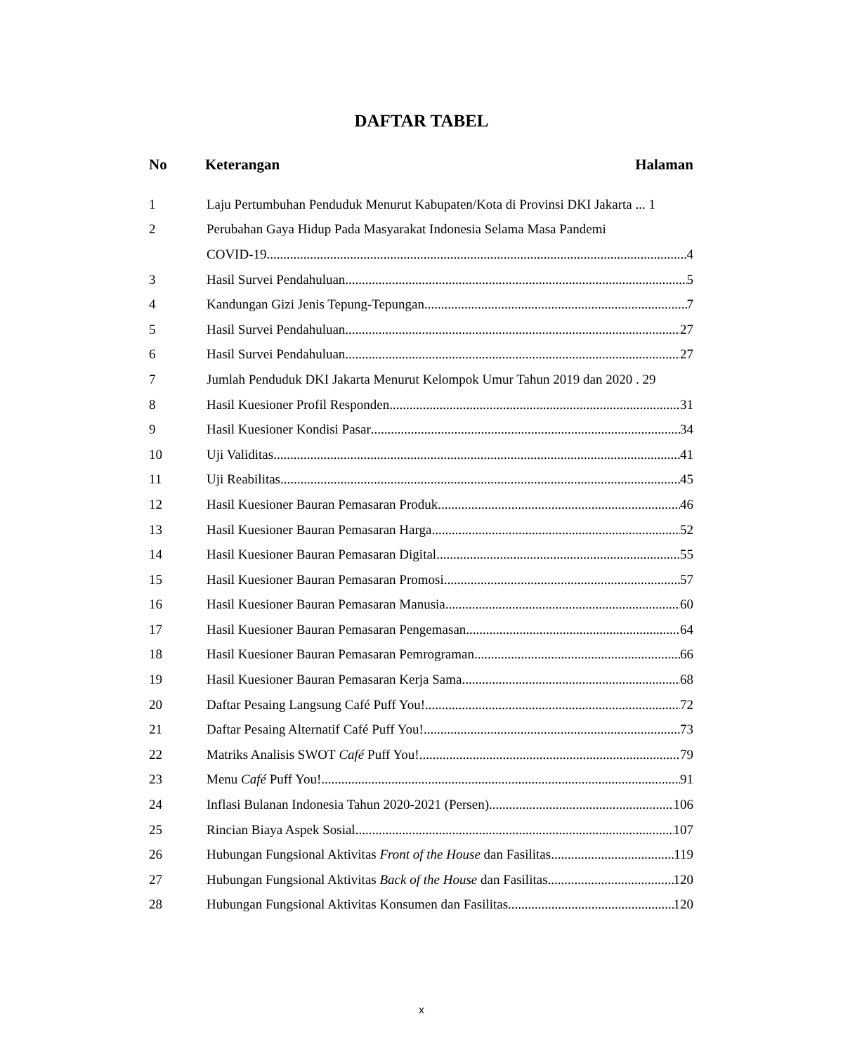DAFTAR TABEL
No Keterangan Halaman
1 Laju Pertumbuhan Penduduk Menurut Kabupaten/Kota di Provinsi DKI Jakarta ... 1
2 Perubahan Gaya Hidup Pada Masyarakat Indonesia Selama Masa Pandemi
COVID-19 4
3 Hasil Survei Pendahuluan 5
4 Kandungan Gizi Jenis Tepung-Tepungan 7
5 Hasil Survei Pendahuluan 27
6 Hasil Survei Pendahuluan 27
7 Jumlah Penduduk DKI Jakarta Menurut Kelompok Umur Tahun 2019 dan 2020 . 29
8 Hasil Kuesioner Profil Responden 31
9 Hasil Kuesioner Kondisi Pasar 34
10 Uji Validitas 41
11 Uji Reabilitas 45
12 Hasil Kuesioner Bauran Pemasaran Produk 46
13 Hasil Kuesioner Bauran Pemasaran Harga 52
14 Hasil Kuesioner Bauran Pemasaran Digital 55
15 Hasil Kuesioner Bauran Pemasaran Promosi 57
16 Hasil Kuesioner Bauran Pemasaran Manusia 60
17 Hasil Kuesioner Bauran Pemasaran Pengemasan 64
18 Hasil Kuesioner Bauran Pemasaran Pemrograman 66
19 Hasil Kuesioner Bauran Pemasaran Kerja Sama 68
20 Daftar Pesaing Langsung Café Puff You! 72
21 Daftar Pesaing Alternatif Café Puff You! 73
22 Matriks Analisis SWOT Café Puff You! 79
23 Menu Café Puff You! 91
24 Inflasi Bulanan Indonesia Tahun 2020-2021 (Persen) 106
25 Rincian Biaya Aspek Sosial 107
26 Hubungan Fungsional Aktivitas Front of the House dan Fasilitas 119
27 Hubungan Fungsional Aktivitas Back of the House dan Fasilitas 120
28 Hubungan Fungsional Aktivitas Konsumen dan Fasilitas 120
x